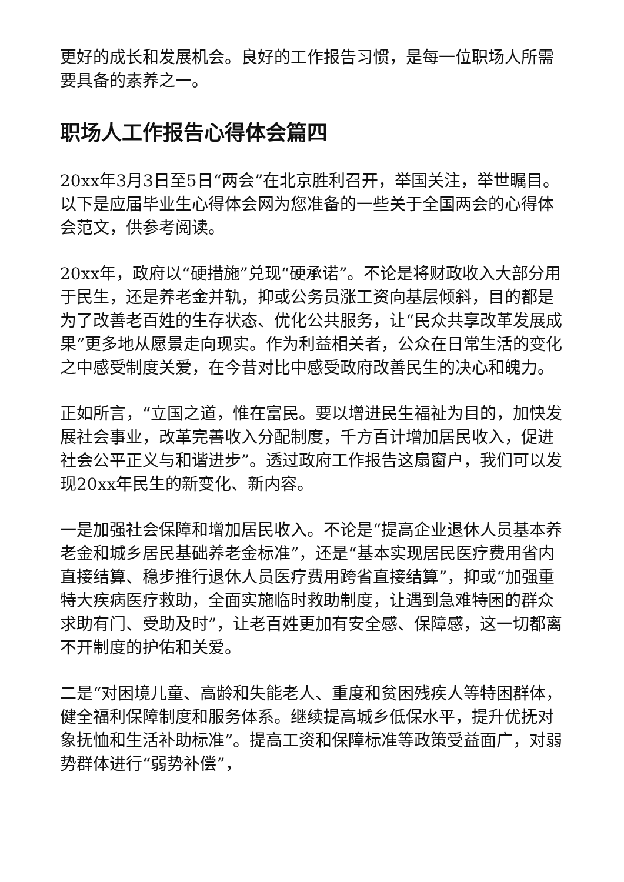更好的成长和发展机会。良好的工作报告习惯，是每一位职场人所需要具备的素养之一。
职场人工作报告心得体会篇四
20xx年3月3日至5日“两会”在北京胜利召开，举国关注，举世瞩目。以下是应届毕业生心得体会网为您准备的一些关于全国两会的心得体会范文，供参考阅读。
20xx年，政府以“硬措施”兑现“硬承诺”。不论是将财政收入大部分用于民生，还是养老金并轨，抑或公务员涨工资向基层倾斜，目的都是为了改善老百姓的生存状态、优化公共服务，让“民众共享改革发展成果”更多地从愿景走向现实。作为利益相关者，公众在日常生活的变化之中感受制度关爱，在今昔对比中感受政府改善民生的决心和魄力。
正如所言，“立国之道，惟在富民。要以增进民生福祉为目的，加快发展社会事业，改革完善收入分配制度，千方百计增加居民收入，促进社会公平正义与和谐进步”。透过政府工作报告这扇窗户，我们可以发现20xx年民生的新变化、新内容。
一是加强社会保障和增加居民收入。不论是“提高企业退休人员基本养老金和城乡居民基础养老金标准”，还是“基本实现居民医疗费用省内直接结算、稳步推行退休人员医疗费用跨省直接结算”，抑或“加强重特大疾病医疗救助，全面实施临时救助制度，让遇到急难特困的群众求助有门、受助及时”，让老百姓更加有安全感、保障感，这一切都离不开制度的护佑和关爱。
二是“对困境儿童、高龄和失能老人、重度和贫困残疾人等特困群体，健全福利保障制度和服务体系。继续提高城乡低保水平，提升优抚对象抚恤和生活补助标准”。提高工资和保障标准等政策受益面广，对弱势群体进行“弱势补偿”，